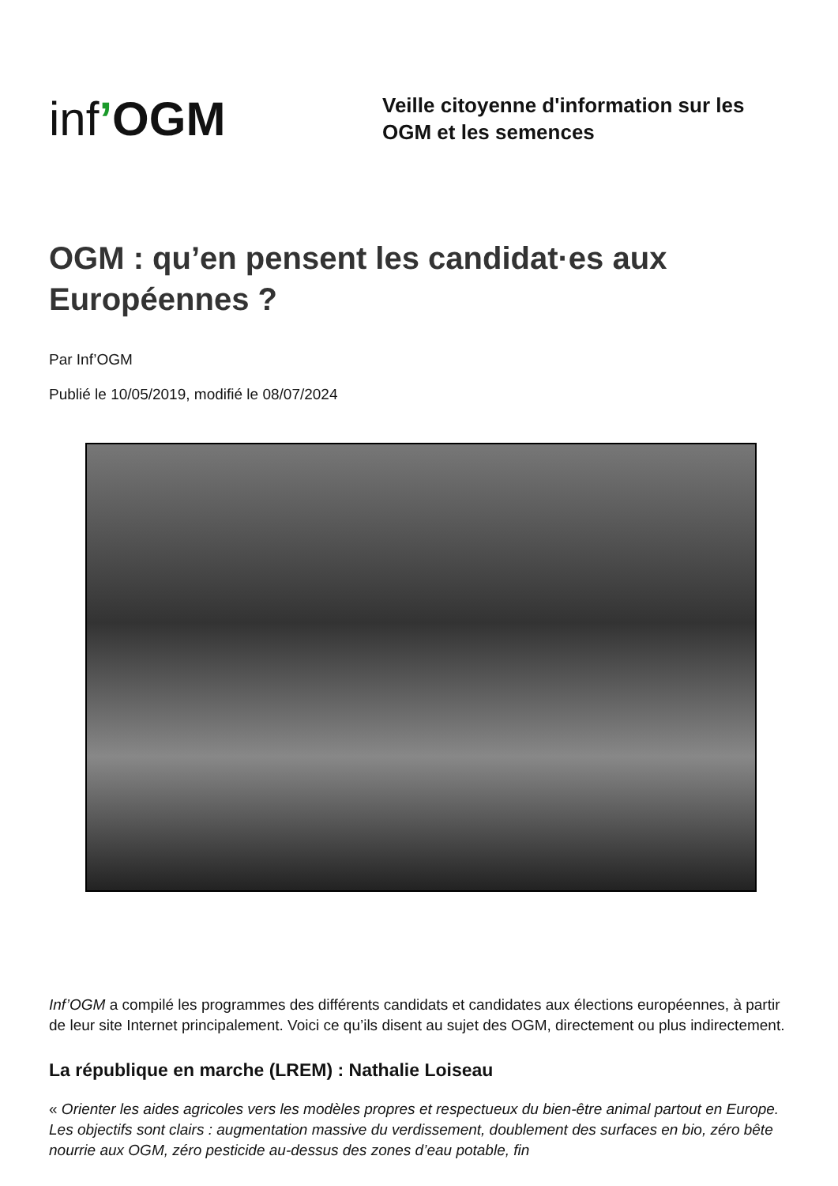inf’OGM
Veille citoyenne d'information sur les
OGM et les semences
OGM : qu’en pensent les candidat·es aux Européennes ?
Par Inf’OGM
Publié le 10/05/2019, modifié le 08/07/2024
Inf’OGM a compilé les programmes des différents candidats et candidates aux élections européennes, à partir de leur site Internet principalement. Voici ce qu’ils disent au sujet des OGM, directement ou plus indirectement.
La république en marche (LREM) : Nathalie Loiseau
« Orienter les aides agricoles vers les modèles propres et respectueux du bien-être animal partout en Europe. Les objectifs sont clairs : augmentation massive du verdissement, doublement des surfaces en bio, zéro bête nourrie aux OGM, zéro pesticide au-dessus des zones d’eau potable, fin